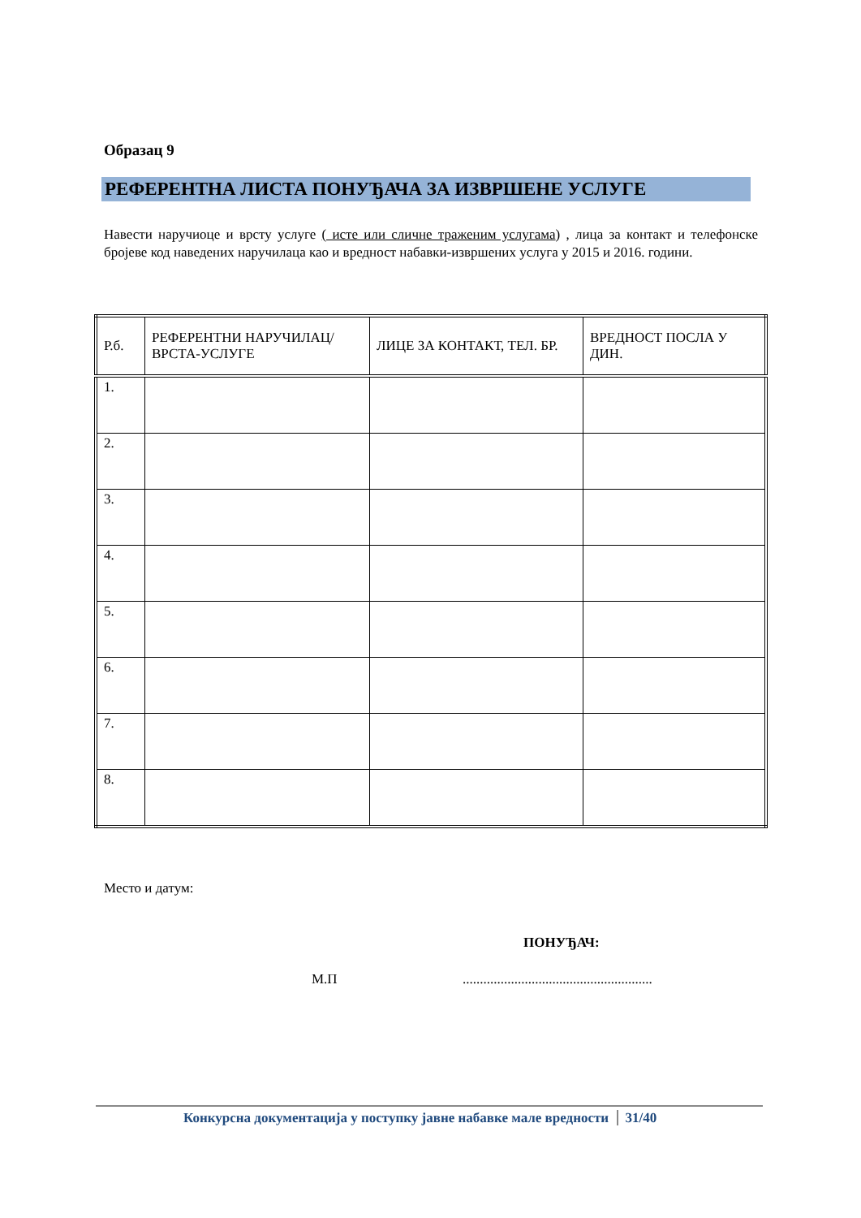Образац 9
РЕФЕРЕНТНА ЛИСТА ПОНУЂАЧА ЗА ИЗВРШЕНЕ УСЛУГЕ
Навести наручиоце и врсту услуге ( исте или сличне траженим услугама) , лица за контакт и телефонске бројеве код наведених наручилаца као и вредност набавки-извршених услуга у 2015 и 2016. години.
| Р.б. | РЕФЕРЕНТНИ НАРУЧИЛАЦ/ВРСТА-УСЛУГЕ | ЛИЦЕ ЗА КОНТАКТ, ТЕЛ. БР. | ВРЕДНОСТ ПОСЛА У ДИН. |
| --- | --- | --- | --- |
| 1. | | | |
| 2. | | | |
| 3. | | | |
| 4. | | | |
| 5. | | | |
| 6. | | | |
| 7. | | | |
| 8. | | | |
Место и датум:
ПОНУЂАЧ:
М.П .......................................................
Конкурсна документација у поступку јавне набавке мале вредности 31/40